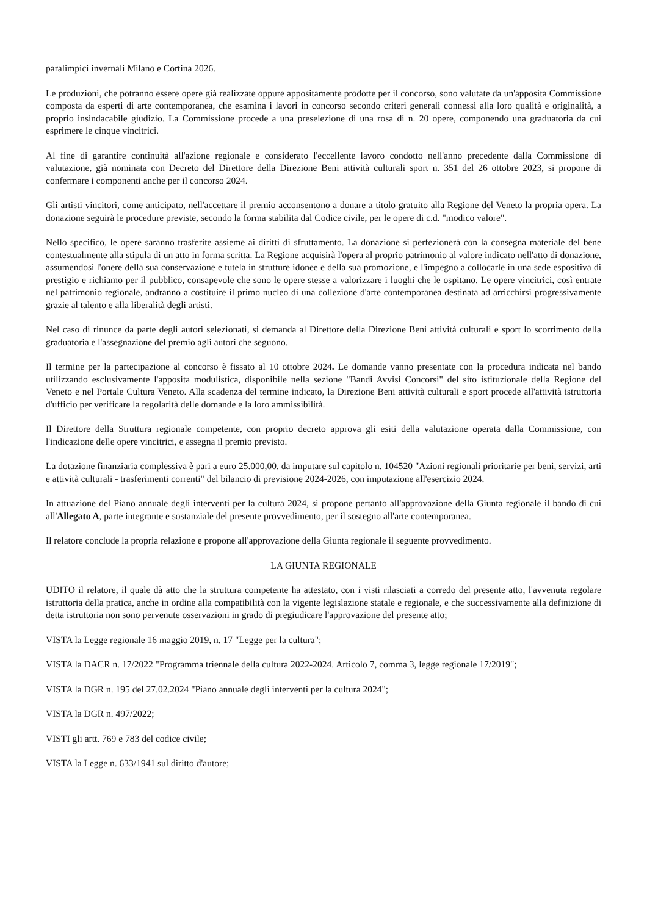paralimpici invernali Milano e Cortina 2026.
Le produzioni, che potranno essere opere già realizzate oppure appositamente prodotte per il concorso, sono valutate da un'apposita Commissione composta da esperti di arte contemporanea, che esamina i lavori in concorso secondo criteri generali connessi alla loro qualità e originalità, a proprio insindacabile giudizio. La Commissione procede a una preselezione di una rosa di n. 20 opere, componendo una graduatoria da cui esprimere le cinque vincitrici.
Al fine di garantire continuità all'azione regionale e considerato l'eccellente lavoro condotto nell'anno precedente dalla Commissione di valutazione, già nominata con Decreto del Direttore della Direzione Beni attività culturali sport n. 351 del 26 ottobre 2023, si propone di confermare i componenti anche per il concorso 2024.
Gli artisti vincitori, come anticipato, nell'accettare il premio acconsentono a donare a titolo gratuito alla Regione del Veneto la propria opera. La donazione seguirà le procedure previste, secondo la forma stabilita dal Codice civile, per le opere di c.d. "modico valore".
Nello specifico, le opere saranno trasferite assieme ai diritti di sfruttamento. La donazione si perfezionerà con la consegna materiale del bene contestualmente alla stipula di un atto in forma scritta. La Regione acquisirà l'opera al proprio patrimonio al valore indicato nell'atto di donazione, assumendosi l'onere della sua conservazione e tutela in strutture idonee e della sua promozione, e l'impegno a collocarle in una sede espositiva di prestigio e richiamo per il pubblico, consapevole che sono le opere stesse a valorizzare i luoghi che le ospitano. Le opere vincitrici, così entrate nel patrimonio regionale, andranno a costituire il primo nucleo di una collezione d'arte contemporanea destinata ad arricchirsi progressivamente grazie al talento e alla liberalità degli artisti.
Nel caso di rinunce da parte degli autori selezionati, si demanda al Direttore della Direzione Beni attività culturali e sport lo scorrimento della graduatoria e l'assegnazione del premio agli autori che seguono.
Il termine per la partecipazione al concorso è fissato al 10 ottobre 2024. Le domande vanno presentate con la procedura indicata nel bando utilizzando esclusivamente l'apposita modulistica, disponibile nella sezione "Bandi Avvisi Concorsi" del sito istituzionale della Regione del Veneto e nel Portale Cultura Veneto. Alla scadenza del termine indicato, la Direzione Beni attività culturali e sport procede all'attività istruttoria d'ufficio per verificare la regolarità delle domande e la loro ammissibilità.
Il Direttore della Struttura regionale competente, con proprio decreto approva gli esiti della valutazione operata dalla Commissione, con l'indicazione delle opere vincitrici, e assegna il premio previsto.
La dotazione finanziaria complessiva è pari a euro 25.000,00, da imputare sul capitolo n. 104520 "Azioni regionali prioritarie per beni, servizi, arti e attività culturali - trasferimenti correnti" del bilancio di previsione 2024-2026, con imputazione all'esercizio 2024.
In attuazione del Piano annuale degli interventi per la cultura 2024, si propone pertanto all'approvazione della Giunta regionale il bando di cui all'Allegato A, parte integrante e sostanziale del presente provvedimento, per il sostegno all'arte contemporanea.
Il relatore conclude la propria relazione e propone all'approvazione della Giunta regionale il seguente provvedimento.
LA GIUNTA REGIONALE
UDITO il relatore, il quale dà atto che la struttura competente ha attestato, con i visti rilasciati a corredo del presente atto, l'avvenuta regolare istruttoria della pratica, anche in ordine alla compatibilità con la vigente legislazione statale e regionale, e che successivamente alla definizione di detta istruttoria non sono pervenute osservazioni in grado di pregiudicare l'approvazione del presente atto;
VISTA la Legge regionale 16 maggio 2019, n. 17 "Legge per la cultura";
VISTA la DACR n. 17/2022 "Programma triennale della cultura 2022-2024. Articolo 7, comma 3, legge regionale 17/2019";
VISTA la DGR n. 195 del 27.02.2024 "Piano annuale degli interventi per la cultura 2024";
VISTA la DGR n. 497/2022;
VISTI gli artt. 769 e 783 del codice civile;
VISTA la Legge n. 633/1941 sul diritto d'autore;